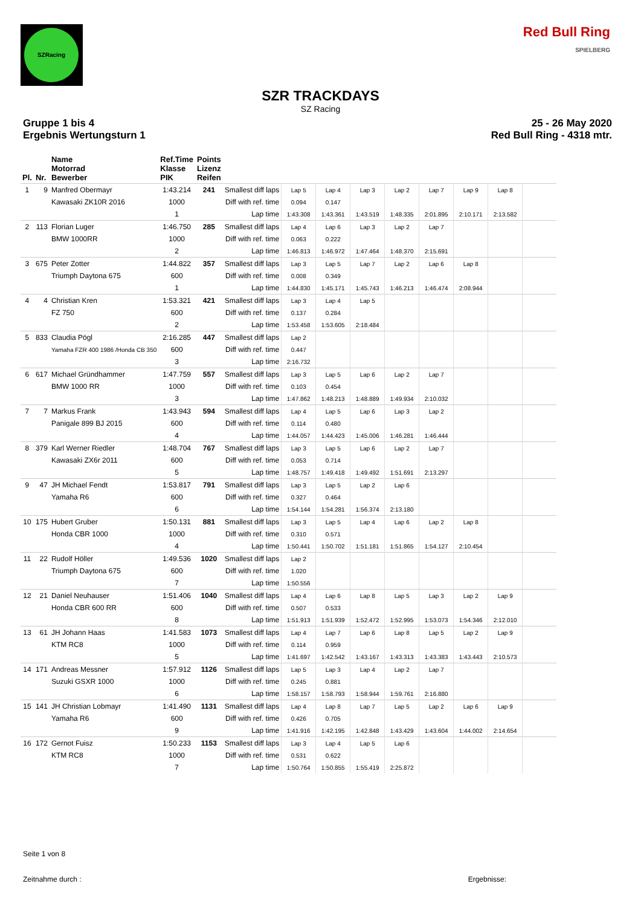SZRacing
Red Bull Ring
SPIELBERG
SZR TRACKDAYS
SZ Racing
Gruppe 1 bis 4
Ergebnis Wertungsturn 1
25 - 26 May 2020
Red Bull Ring - 4318 mtr.
| Pl. | Nr. | Name Motorrad Bewerber | Ref.Time Klasse PIK | Points Lizenz Reifen | | | | | | | | | |
| --- | --- | --- | --- | --- | --- | --- | --- | --- | --- | --- | --- | --- | --- |
| 1 | 9 | Manfred Obermayr | 1:43.214 | 241 | Smallest diff laps | Lap 5 | Lap 4 | Lap 3 | Lap 2 | Lap 7 | Lap 9 | Lap 8 | |
| | | Kawasaki ZK10R 2016 | 1000 | | Diff with ref. time | 0.094 | 0.147 | | | | | | |
| | | | 1 | | Lap time | 1:43.308 | 1:43.361 | 1:43.519 | 1:48.335 | 2:01.895 | 2:10.171 | 2:13.582 | |
| 2 | 113 | Florian Luger | 1:46.750 | 285 | Smallest diff laps | Lap 4 | Lap 6 | Lap 3 | Lap 2 | Lap 7 | | | |
| | | BMW 1000RR | 1000 | | Diff with ref. time | 0.063 | 0.222 | | | | | | |
| | | | 2 | | Lap time | 1:46.813 | 1:46.972 | 1:47.464 | 1:48.370 | 2:15.691 | | | |
| 3 | 675 | Peter Zotter | 1:44.822 | 357 | Smallest diff laps | Lap 3 | Lap 5 | Lap 7 | Lap 2 | Lap 6 | Lap 8 | | |
| | | Triumph Daytona 675 | 600 | | Diff with ref. time | 0.008 | 0.349 | | | | | | |
| | | | 1 | | Lap time | 1:44.830 | 1:45.171 | 1:45.743 | 1:46.213 | 1:46.474 | 2:08.944 | | |
| 4 | 4 | Christian Kren | 1:53.321 | 421 | Smallest diff laps | Lap 3 | Lap 4 | Lap 5 | | | | | |
| | | FZ 750 | 600 | | Diff with ref. time | 0.137 | 0.284 | | | | | | |
| | | | 2 | | Lap time | 1:53.458 | 1:53.605 | 2:18.484 | | | | | |
| 5 | 833 | Claudia Pögl | 2:16.285 | 447 | Smallest diff laps | Lap 2 | | | | | | | |
| | | Yamaha FZR 400 1986 /Honda CB 350 | 600 | | Diff with ref. time | 0.447 | | | | | | | |
| | | | 3 | | Lap time | 2:16.732 | | | | | | | |
| 6 | 617 | Michael Gründhammer | 1:47.759 | 557 | Smallest diff laps | Lap 3 | Lap 5 | Lap 6 | Lap 2 | Lap 7 | | | |
| | | BMW 1000 RR | 1000 | | Diff with ref. time | 0.103 | 0.454 | | | | | | |
| | | | 3 | | Lap time | 1:47.862 | 1:48.213 | 1:48.889 | 1:49.934 | 2:10.032 | | | |
| 7 | 7 | Markus Frank | 1:43.943 | 594 | Smallest diff laps | Lap 4 | Lap 5 | Lap 6 | Lap 3 | Lap 2 | | | |
| | | Panigale 899 BJ 2015 | 600 | | Diff with ref. time | 0.114 | 0.480 | | | | | | |
| | | | 4 | | Lap time | 1:44.057 | 1:44.423 | 1:45.006 | 1:46.281 | 1:46.444 | | | |
| 8 | 379 | Karl Werner Riedler | 1:48.704 | 767 | Smallest diff laps | Lap 3 | Lap 5 | Lap 6 | Lap 2 | Lap 7 | | | |
| | | Kawasaki ZX6r 2011 | 600 | | Diff with ref. time | 0.053 | 0.714 | | | | | | |
| | | | 5 | | Lap time | 1:48.757 | 1:49.418 | 1:49.492 | 1:51.691 | 2:13.297 | | | |
| 9 | 47 | JH Michael Fendt | 1:53.817 | 791 | Smallest diff laps | Lap 3 | Lap 5 | Lap 2 | Lap 6 | | | | |
| | | Yamaha R6 | 600 | | Diff with ref. time | 0.327 | 0.464 | | | | | | |
| | | | 6 | | Lap time | 1:54.144 | 1:54.281 | 1:56.374 | 2:13.180 | | | | |
| 10 | 175 | Hubert Gruber | 1:50.131 | 881 | Smallest diff laps | Lap 3 | Lap 5 | Lap 4 | Lap 6 | Lap 2 | Lap 8 | | |
| | | Honda CBR 1000 | 1000 | | Diff with ref. time | 0.310 | 0.571 | | | | | | |
| | | | 4 | | Lap time | 1:50.441 | 1:50.702 | 1:51.181 | 1:51.865 | 1:54.127 | 2:10.454 | | |
| 11 | 22 | Rudolf Höller | 1:49.536 | 1020 | Smallest diff laps | Lap 2 | | | | | | | |
| | | Triumph Daytona 675 | 600 | | Diff with ref. time | 1.020 | | | | | | | |
| | | | 7 | | Lap time | 1:50.556 | | | | | | | |
| 12 | 21 | Daniel Neuhauser | 1:51.406 | 1040 | Smallest diff laps | Lap 4 | Lap 6 | Lap 8 | Lap 5 | Lap 3 | Lap 2 | Lap 9 | |
| | | Honda CBR 600 RR | 600 | | Diff with ref. time | 0.507 | 0.533 | | | | | | |
| | | | 8 | | Lap time | 1:51.913 | 1:51.939 | 1:52.472 | 1:52.995 | 1:53.073 | 1:54.346 | 2:12.010 | |
| 13 | 61 | JH Johann Haas | 1:41.583 | 1073 | Smallest diff laps | Lap 4 | Lap 7 | Lap 6 | Lap 8 | Lap 5 | Lap 2 | Lap 9 | |
| | | KTM RC8 | 1000 | | Diff with ref. time | 0.114 | 0.959 | | | | | | |
| | | | 5 | | Lap time | 1:41.697 | 1:42.542 | 1:43.167 | 1:43.313 | 1:43.383 | 1:43.443 | 2:10.573 | |
| 14 | 171 | Andreas Messner | 1:57.912 | 1126 | Smallest diff laps | Lap 5 | Lap 3 | Lap 4 | Lap 2 | Lap 7 | | | |
| | | Suzuki GSXR 1000 | 1000 | | Diff with ref. time | 0.245 | 0.881 | | | | | | |
| | | | 6 | | Lap time | 1:58.157 | 1:58.793 | 1:58.944 | 1:59.761 | 2:16.880 | | | |
| 15 | 141 | JH Christian Lobmayr | 1:41.490 | 1131 | Smallest diff laps | Lap 4 | Lap 8 | Lap 7 | Lap 5 | Lap 2 | Lap 6 | Lap 9 | |
| | | Yamaha R6 | 600 | | Diff with ref. time | 0.426 | 0.705 | | | | | | |
| | | | 9 | | Lap time | 1:41.916 | 1:42.195 | 1:42.848 | 1:43.429 | 1:43.604 | 1:44.002 | 2:14.654 | |
| 16 | 172 | Gernot Fuisz | 1:50.233 | 1153 | Smallest diff laps | Lap 3 | Lap 4 | Lap 5 | Lap 6 | | | | |
| | | KTM RC8 | 1000 | | Diff with ref. time | 0.531 | 0.622 | | | | | | |
| | | | 7 | | Lap time | 1:50.764 | 1:50.855 | 1:55.419 | 2:25.872 | | | | |
Seite 1 von 8
Zeitnahme durch : Ergebnisse: